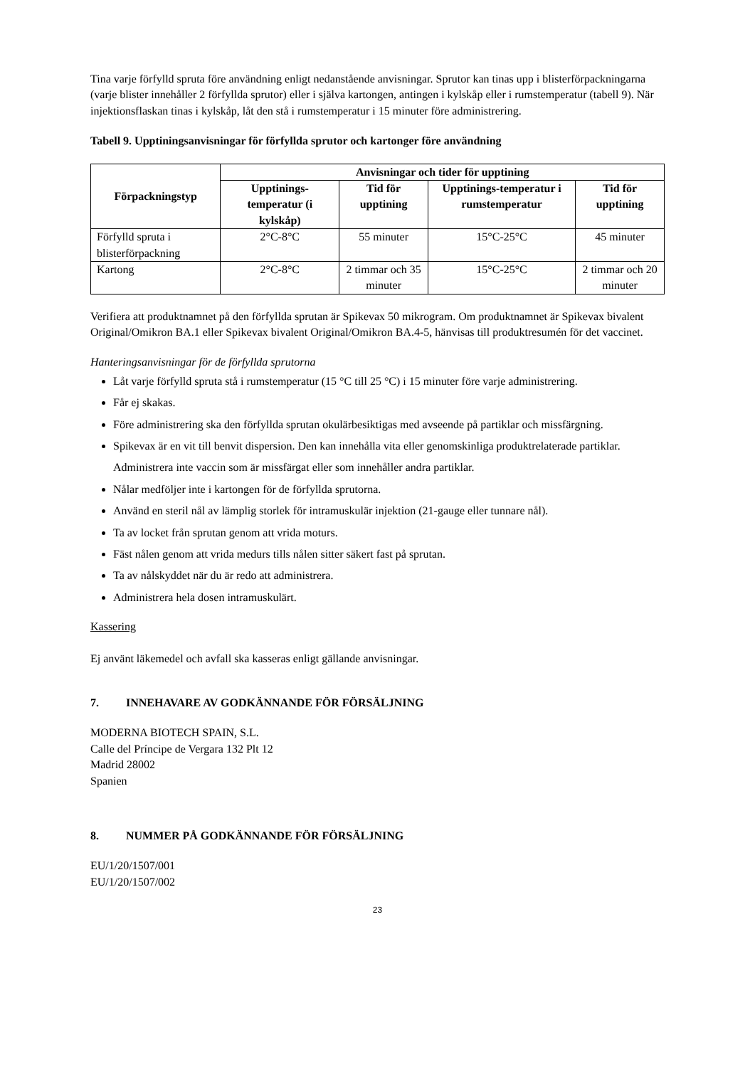Tina varje förfylld spruta före användning enligt nedanstående anvisningar. Sprutor kan tinas upp i blisterförpackningarna (varje blister innehåller 2 förfyllda sprutor) eller i själva kartongen, antingen i kylskåp eller i rumstemperatur (tabell 9). När injektionsflaskan tinas i kylskåp, låt den stå i rumstemperatur i 15 minuter före administrering.
Tabell 9. Upptiningsanvisningar för förfyllda sprutor och kartonger före användning
| Förpackningstyp | Anvisningar och tider för upptining | | | |
| --- | --- | --- | --- | --- |
| | Upptinings-temperatur (i kylskåp) | Tid för upptining | Upptinings-temperatur i rumstemperatur | Tid för upptining |
| Förfylld spruta i blisterförpackning | 2°C-8°C | 55 minuter | 15°C-25°C | 45 minuter |
| Kartong | 2°C-8°C | 2 timmar och 35 minuter | 15°C-25°C | 2 timmar och 20 minuter |
Verifiera att produktnamnet på den förfyllda sprutan är Spikevax 50 mikrogram. Om produktnamnet är Spikevax bivalent Original/Omikron BA.1 eller Spikevax bivalent Original/Omikron BA.4-5, hänvisas till produktresumén för det vaccinet.
Hanteringsanvisningar för de förfyllda sprutorna
Låt varje förfylld spruta stå i rumstemperatur (15 °C till 25 °C) i 15 minuter före varje administrering.
Får ej skakas.
Före administrering ska den förfyllda sprutan okulärbesiktigas med avseende på partiklar och missfärgning.
Spikevax är en vit till benvit dispersion. Den kan innehålla vita eller genomskinliga produktrelaterade partiklar. Administrera inte vaccin som är missfärgat eller som innehåller andra partiklar.
Nålar medföljer inte i kartongen för de förfyllda sprutorna.
Använd en steril nål av lämplig storlek för intramuskulär injektion (21-gauge eller tunnare nål).
Ta av locket från sprutan genom att vrida moturs.
Fäst nålen genom att vrida medurs tills nålen sitter säkert fast på sprutan.
Ta av nålskyddet när du är redo att administrera.
Administrera hela dosen intramuskulärt.
Kassering
Ej använt läkemedel och avfall ska kasseras enligt gällande anvisningar.
7. INNEHAVARE AV GODKÄNNANDE FÖR FÖRSÄLJNING
MODERNA BIOTECH SPAIN, S.L.
Calle del Príncipe de Vergara 132 Plt 12
Madrid 28002
Spanien
8. NUMMER PÅ GODKÄNNANDE FÖR FÖRSÄLJNING
EU/1/20/1507/001
EU/1/20/1507/002
23